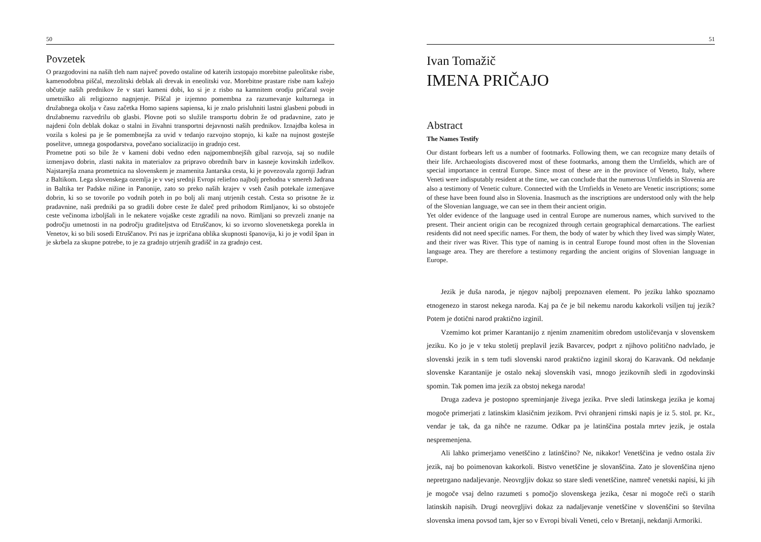50
Povzetek
O prazgodovini na naših tleh nam največ povedo ostaline od katerih izstopajo morebitne paleolitske risbe, kamenodobna piščal, mezolitski deblak ali drevak in eneolitski voz. Morebitne prastare risbe nam kažejo občutje naših prednikov že v stari kameni dobi, ko si je z risbo na kamnitem orodju pričaral svoje umetniško ali religiozno nagnjenje. Piščal je izjemno pomembna za razumevanje kulturnega in družabnega okolja v času začetka Homo sapiens sapiensa, ki je znalo prisluhniti lastni glasbeni pobudi in družabnemu razvedrilu ob glasbi. Plovne poti so služile transportu dobrin že od pradavnine, zato je najdeni čoln deblak dokaz o stalni in živahni transportni dejavnosti naših prednikov. Iznajdba kolesa in vozila s kolesi pa je še pomembnejša za uvid v tedanjo razvojno stopnjo, ki kaže na nujnost gostejše poselitve, umnega gospodarstva, povečano socializacijo in gradnjo cest.
Prometne poti so bile že v kameni dobi vedno eden najpomembnejših gibal razvoja, saj so nudile izmenjavo dobrin, zlasti nakita in materialov za pripravo obrednih barv in kasneje kovinskih izdelkov. Najstarejša znana prometnica na slovenskem je znamenita Jantarska cesta, ki je povezovala zgornji Jadran z Baltikom. Lega slovenskega ozemlja je v vsej srednji Evropi reliefno najbolj prehodna v smereh Jadrana in Baltika ter Padske nižine in Panonije, zato so preko naših krajev v vseh časih potekale izmenjave dobrin, ki so se tovorile po vodnih poteh in po bolj ali manj utrjenih cestah. Cesta so prisotne že iz pradavnine, naši predniki pa so gradili dobre ceste že daleč pred prihodom Rimljanov, ki so obstoječe ceste večinoma izboljšali in le nekatere vojaške ceste zgradili na novo. Rimljani so prevzeli znanje na področju umetnosti in na področju graditeljstva od Etruščanov, ki so izvorno slovenetskega porekla in Venetov, ki so bili sosedi Etruščanov. Pri nas je izpričana oblika skupnosti španovija, ki jo je vodil špan in je skrbela za skupne potrebe, to je za gradnjo utrjenih gradišč in za gradnjo cest.
51
Ivan Tomažič
IMENA PRIČAJO
Abstract
The Names Testify
Our distant forbears left us a number of footmarks. Following them, we can recognize many details of their life. Archaeologists discovered most of these footmarks, among them the Urnfields, which are of special importance in central Europe. Since most of these are in the province of Veneto, Italy, where Veneti were indisputably resident at the time, we can conclude that the numerous Urnfields in Slovenia are also a testimony of Venetic culture. Connected with the Urnfields in Veneto are Venetic inscriptions; some of these have been found also in Slovenia. Inasmuch as the inscriptions are understood only with the help of the Slovenian language, we can see in them their ancient origin.
Yet older evidence of the language used in central Europe are numerous names, which survived to the present. Their ancient origin can be recognized through certain geographical demarcations. The earliest residents did not need specific names. For them, the body of water by which they lived was simply Water, and their river was River. This type of naming is in central Europe found most often in the Slovenian language area. They are therefore a testimony regarding the ancient origins of Slovenian language in Europe.
Jezik je duša naroda, je njegov najbolj prepoznaven element. Po jeziku lahko spoznamo etnogenezo in starost nekega naroda. Kaj pa če je bil nekemu narodu kakorkoli vsiljen tuj jezik? Potem je dotični narod praktično izginil.
Vzemimo kot primer Karantanijo z njenim znamenitim obredom ustoličevanja v slovenskem jeziku. Ko jo je v teku stoletij preplavil jezik Bavarcev, podprt z njihovo politično nadvlado, je slovenski jezik in s tem tudi slovenski narod praktično izginil skoraj do Karavank. Od nekdanje slovenske Karantanije je ostalo nekaj slovenskih vasi, mnogo jezikovnih sledi in zgodovinski spomin. Tak pomen ima jezik za obstoj nekega naroda!
Druga zadeva je postopno spreminjanje živega jezika. Prve sledi latinskega jezika je komaj mogoče primerjati z latinskim klasičnim jezikom. Prvi ohranjeni rimski napis je iz 5. stol. pr. Kr., vendar je tak, da ga nihče ne razume. Odkar pa je latinščina postala mrtev jezik, je ostala nespremenjena.
Ali lahko primerjamo venetščino z latinščino? Ne, nikakor! Venetščina je vedno ostala živ jezik, naj bo poimenovan kakorkoli. Bistvo venetščine je slovanščina. Zato je slovenščina njeno nepretrgano nadaljevanje. Neovrgljiv dokaz so stare sledi venetščine, namreč venetski napisi, ki jih je mogoče vsaj delno razumeti s pomočjo slovenskega jezika, česar ni mogoče reči o starih latinskih napisih. Drugi neovrgljivi dokaz za nadaljevanje venetščine v slovenščini so številna slovenska imena povsod tam, kjer so v Evropi bivali Veneti, celo v Bretanji, nekdanji Armoriki.